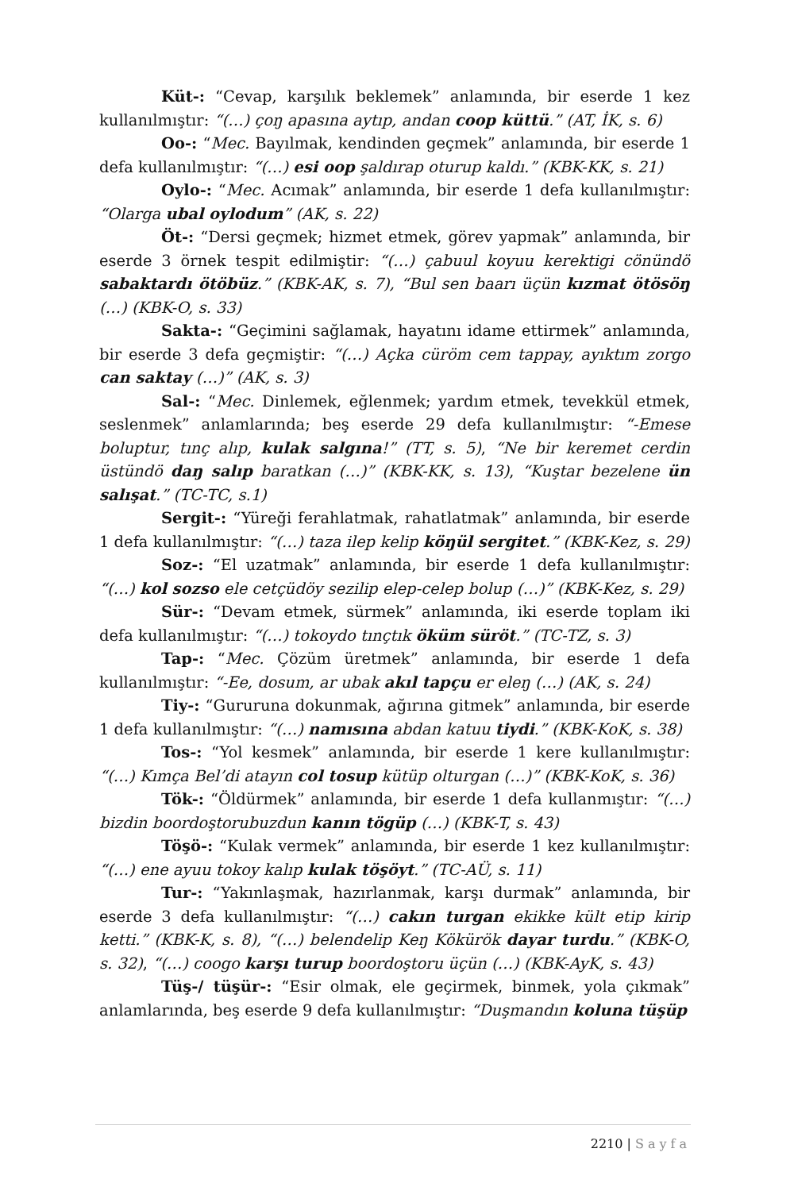Küt-: “Cevap, karşılık beklemek” anlamında, bir eserde 1 kez kullanılmıştır: “(…) çoŋ apasına aytıp, andan coop küttü.” (AT, İK, s. 6)
Oo-: “Mec. Bayılmak, kendinden geçmek” anlamında, bir eserde 1 defa kullanılmıştır: “(…) esi oop şaldırap oturup kaldı.” (KBK-KK, s. 21)
Oylo-: “Mec. Acımak” anlamında, bir eserde 1 defa kullanılmıştır: “Olarga ubal oylodum” (AK, s. 22)
Öt-: “Dersi geçmek; hizmet etmek, görev yapmak” anlamında, bir eserde 3 örnek tespit edilmiştir: “(…) çabuul koyuu kerektigi cönündö sabaktardı ötöbüz.” (KBK-AK, s. 7), “Bul sen baarı üçün kızmat ötösöŋ (…) (KBK-O, s. 33)
Sakta-: “Geçimini sağlamak, hayatını idame ettirmek” anlamında, bir eserde 3 defa geçmiştir: “(…) Açka cüröm cem tappay, ayıktım zorgo can saktay (…)” (AK, s. 3)
Sal-: “Mec. Dinlemek, eğlenmek; yardım etmek, tevekkül etmek, seslenmek” anlamlarında; beş eserde 29 defa kullanılmıştır: “-Emese boluptur, tınç alıp, kulak salgına!” (TT, s. 5), “Ne bir keremet cerdin üstündö daŋ salıp baratkan (…)” (KBK-KK, s. 13), “Kuştar bezelene ün salışat.” (TC-TC, s.1)
Sergit-: “Yüreği ferahlatmak, rahatlatmak” anlamında, bir eserde 1 defa kullanılmıştır: “(…) taza ilep kelip köŋül sergitet.” (KBK-Kez, s. 29)
Soz-: “El uzatmak” anlamında, bir eserde 1 defa kullanılmıştır: “(…) kol sozso ele cetçüdöy sezilip elep-celep bolup (…)” (KBK-Kez, s. 29)
Sür-: “Devam etmek, sürmek” anlamında, iki eserde toplam iki defa kullanılmıştır: “(…) tokoydo tınçtık öküm süröt.” (TC-TZ, s. 3)
Tap-: “Mec. Çözüm üretmek” anlamında, bir eserde 1 defa kullanılmıştır: “-Ee, dosum, ar ubak akıl tapçu er eleŋ (…) (AK, s. 24)
Tiy-: “Gururuna dokunmak, ağırına gitmek” anlamında, bir eserde 1 defa kullanılmıştır: “(…) namısına abdan katuu tiydi.” (KBK-KoK, s. 38)
Tos-: “Yol kesmek” anlamında, bir eserde 1 kere kullanılmıştır: “(…) Kımça Bel’di atayın col tosup kütüp olturgan (…)” (KBK-KoK, s. 36)
Tök-: “Öldürmek” anlamında, bir eserde 1 defa kullanmıştır: “(…) bizdin boordoştorubuzdun kanın tögüp (…) (KBK-T, s. 43)
Töşö-: “Kulak vermek” anlamında, bir eserde 1 kez kullanılmıştır: “(…) ene ayuu tokoy kalıp kulak töşöyt.” (TC-AÜ, s. 11)
Tur-: “Yakınlaşmak, hazırlanmak, karşı durmak” anlamında, bir eserde 3 defa kullanılmıştır: “(…) cakın turgan ekikke kült etip kirip ketti.” (KBK-K, s. 8), “(…) belendelip Keŋ Kökürök dayar turdu.” (KBK-O, s. 32), “(…) coogo karşı turup boordoştoru üçün (…) (KBK-AyK, s. 43)
Tüş-/ tüşür-: “Esir olmak, ele geçirmek, binmek, yola çıkmak” anlamlarında, beş eserde 9 defa kullanılmıştır: “Duşmandın koluna tüşüp
2210 | Sayfa